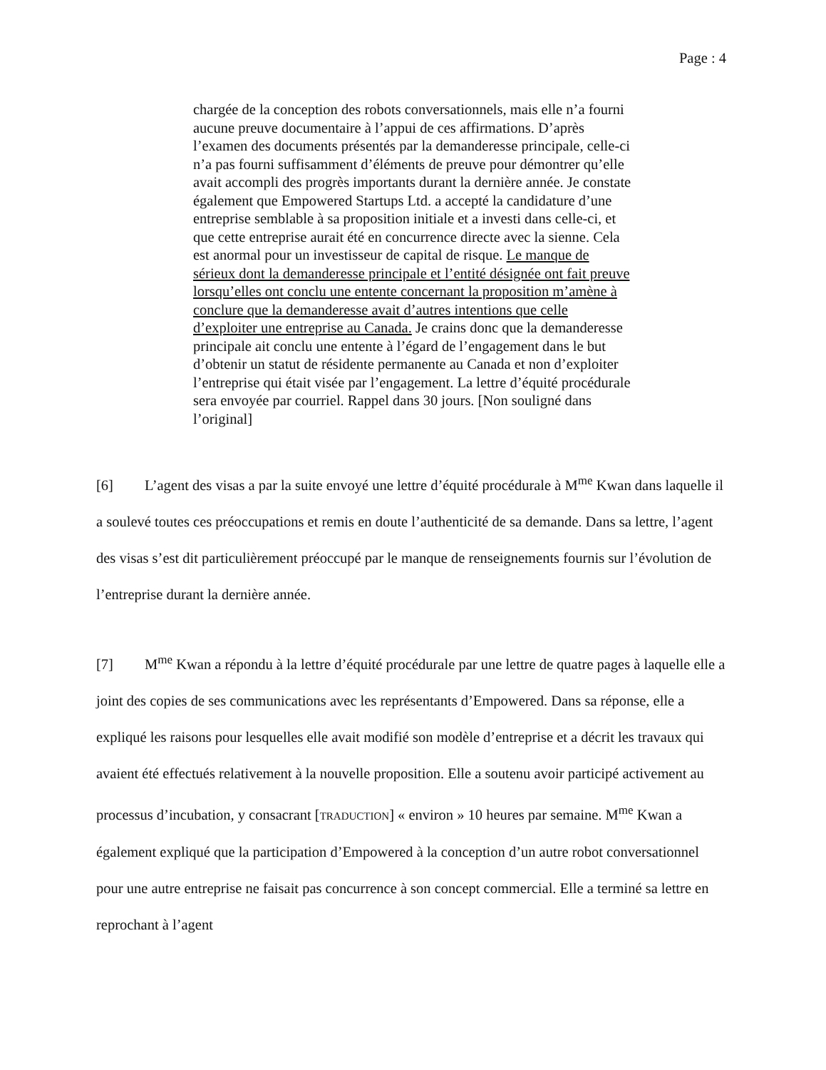Page : 4
chargée de la conception des robots conversationnels, mais elle n’a fourni aucune preuve documentaire à l’appui de ces affirmations. D’après l’examen des documents présentés par la demanderesse principale, celle-ci n’a pas fourni suffisamment d’éléments de preuve pour démontrer qu’elle avait accompli des progrès importants durant la dernière année. Je constate également que Empowered Startups Ltd. a accepté la candidature d’une entreprise semblable à sa proposition initiale et a investi dans celle-ci, et que cette entreprise aurait été en concurrence directe avec la sienne. Cela est anormal pour un investisseur de capital de risque. Le manque de sérieux dont la demanderesse principale et l’entité désignée ont fait preuve lorsqu’elles ont conclu une entente concernant la proposition m’amène à conclure que la demanderesse avait d’autres intentions que celle d’exploiter une entreprise au Canada. Je crains donc que la demanderesse principale ait conclu une entente à l’égard de l’engagement dans le but d’obtenir un statut de résidente permanente au Canada et non d’exploiter l’entreprise qui était visée par l’engagement. La lettre d’équité procédurale sera envoyée par courriel. Rappel dans 30 jours. [Non souligné dans l’original]
[6] L’agent des visas a par la suite envoyé une lettre d’équité procédurale à M<sup>me</sup> Kwan dans laquelle il a soulevé toutes ces préoccupations et remis en doute l’authenticité de sa demande. Dans sa lettre, l’agent des visas s’est dit particulièrement préoccupé par le manque de renseignements fournis sur l’évolution de l’entreprise durant la dernière année.
[7] M<sup>me</sup> Kwan a répondu à la lettre d’équité procédurale par une lettre de quatre pages à laquelle elle a joint des copies de ses communications avec les représentants d’Empowered. Dans sa réponse, elle a expliqué les raisons pour lesquelles elle avait modifié son modèle d’entreprise et a décrit les travaux qui avaient été effectués relativement à la nouvelle proposition. Elle a soutenu avoir participé activement au processus d’incubation, y consacrant [TRADUCTION] « environ » 10 heures par semaine. M<sup>me</sup> Kwan a également expliqué que la participation d’Empowered à la conception d’un autre robot conversationnel pour une autre entreprise ne faisait pas concurrence à son concept commercial. Elle a terminé sa lettre en reprochant à l’agent